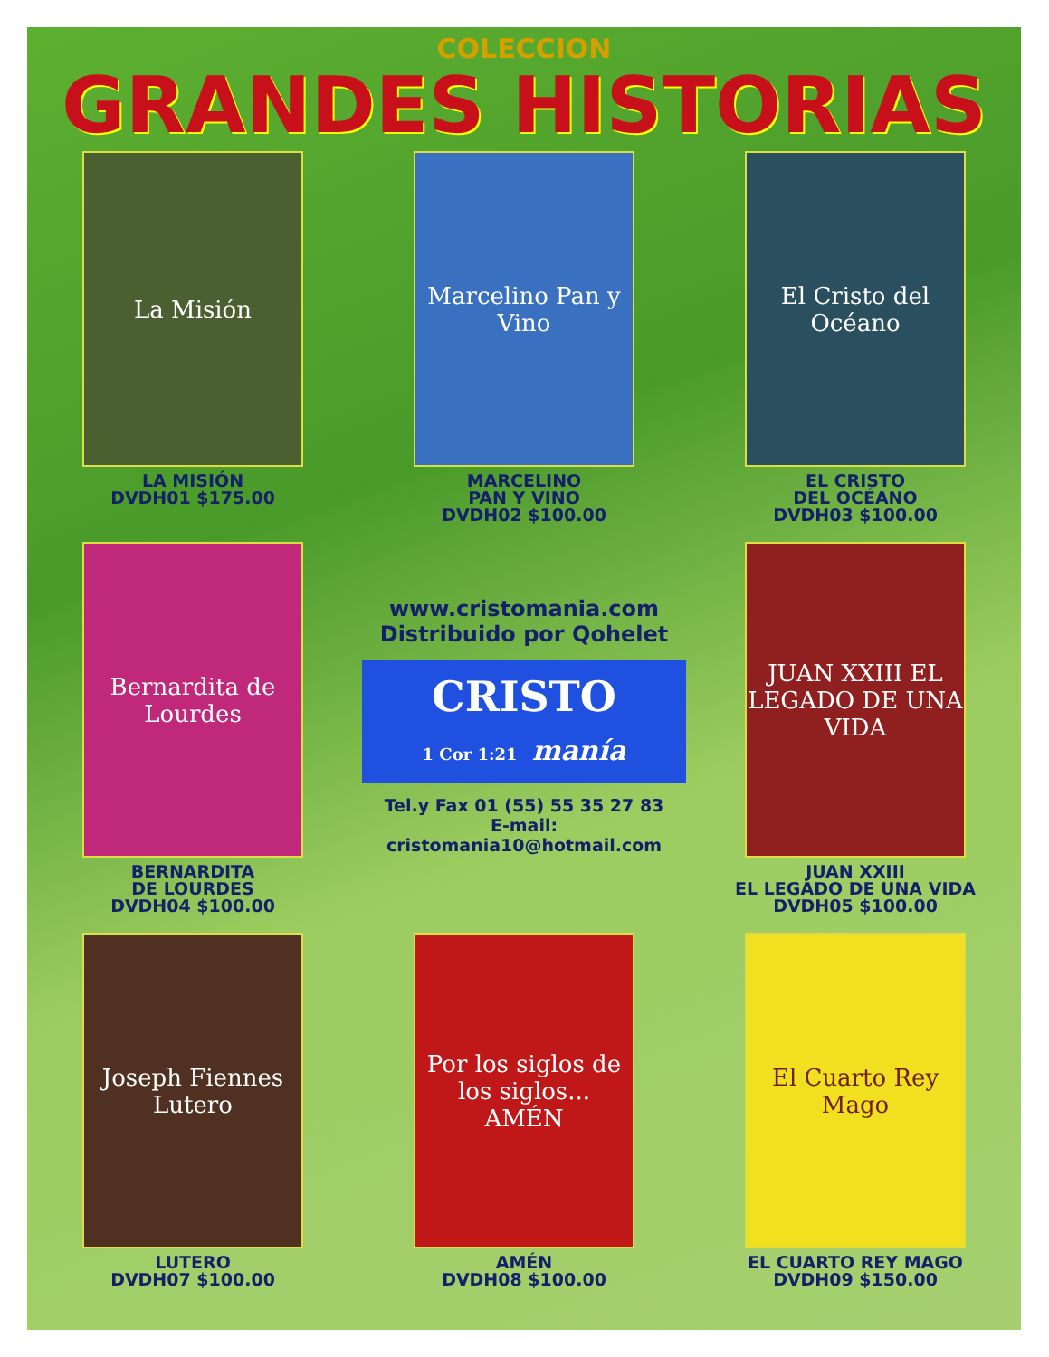COLECCION
GRANDES HISTORIAS
La Misión
LA MISIÓN
DVDH01 $175.00
Marcelino Pan y Vino
MARCELINO
PAN Y VINO
DVDH02 $100.00
El Cristo del Océano
EL CRISTO
DEL OCÉANO
DVDH03 $100.00
Bernardita de Lourdes
BERNARDITA
DE LOURDES
DVDH04 $100.00
www.cristomania.com
Distribuido por Qohelet
CRISTO
1 Cor 1:21 manía
Tel.y Fax 01 (55) 55 35 27 83
E-mail: cristomania10@hotmail.com
JUAN XXIII EL LEGADO DE UNA VIDA
JUAN XXIII
EL LEGADO DE UNA VIDA
DVDH05 $100.00
Joseph Fiennes
Lutero
LUTERO
DVDH07 $100.00
Por los siglos de los siglos... AMÉN
AMÉN
DVDH08 $100.00
El Cuarto Rey Mago
EL CUARTO REY MAGO
DVDH09 $150.00